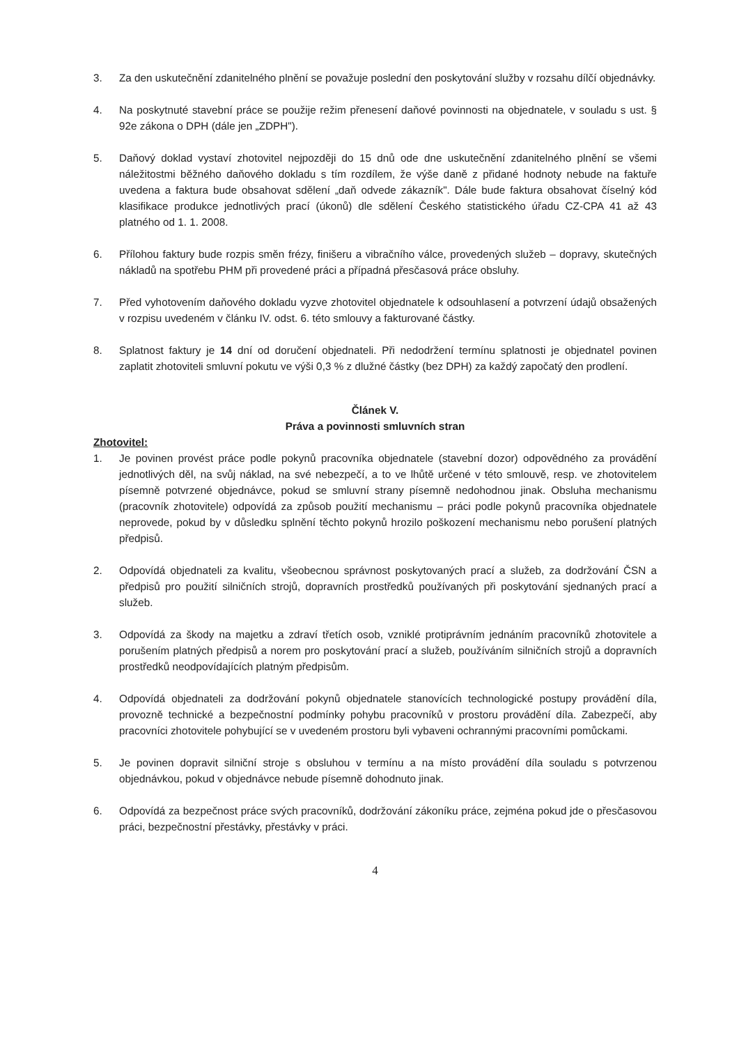3. Za den uskutečnění zdanitelného plnění se považuje poslední den poskytování služby v rozsahu dílčí objednávky.
4. Na poskytnuté stavební práce se použije režim přenesení daňové povinnosti na objednatele, v souladu s ust. § 92e zákona o DPH (dále jen „ZDPH").
5. Daňový doklad vystaví zhotovitel nejpozději do 15 dnů ode dne uskutečnění zdanitelného plnění se všemi náležitostmi běžného daňového dokladu s tím rozdílem, že výše daně z přidané hodnoty nebude na faktuře uvedena a faktura bude obsahovat sdělení „daň odvede zákazník". Dále bude faktura obsahovat číselný kód klasifikace produkce jednotlivých prací (úkonů) dle sdělení Českého statistického úřadu CZ-CPA 41 až 43 platného od 1. 1. 2008.
6. Přílohou faktury bude rozpis směn frézy, finišeru a vibračního válce, provedených služeb – dopravy, skutečných nákladů na spotřebu PHM při provedené práci a případná přesčasová práce obsluhy.
7. Před vyhotovením daňového dokladu vyzve zhotovitel objednatele k odsouhlasení a potvrzení údajů obsažených v rozpisu uvedeném v článku IV. odst. 6. této smlouvy a fakturované částky.
8. Splatnost faktury je 14 dní od doručení objednateli. Při nedodržení termínu splatnosti je objednatel povinen zaplatit zhotoviteli smluvní pokutu ve výši 0,3 % z dlužné částky (bez DPH) za každý započatý den prodlení.
Článek V.
Práva a povinnosti smluvních stran
Zhotovitel:
1. Je povinen provést práce podle pokynů pracovníka objednatele (stavební dozor) odpovědného za provádění jednotlivých děl, na svůj náklad, na své nebezpečí, a to ve lhůtě určené v této smlouvě, resp. ve zhotovitelem písemně potvrzené objednávce, pokud se smluvní strany písemně nedohodnou jinak. Obsluha mechanismu (pracovník zhotovitele) odpovídá za způsob použití mechanismu – práci podle pokynů pracovníka objednatele neprovede, pokud by v důsledku splnění těchto pokynů hrozilo poškození mechanismu nebo porušení platných předpisů.
2. Odpovídá objednateli za kvalitu, všeobecnou správnost poskytovaných prací a služeb, za dodržování ČSN a předpisů pro použití silničních strojů, dopravních prostředků používaných při poskytování sjednaných prací a služeb.
3. Odpovídá za škody na majetku a zdraví třetích osob, vzniklé protiprávním jednáním pracovníků zhotovitele a porušením platných předpisů a norem pro poskytování prací a služeb, používáním silničních strojů a dopravních prostředků neodpovídajících platným předpisům.
4. Odpovídá objednateli za dodržování pokynů objednatele stanovících technologické postupy provádění díla, provozně technické a bezpečnostní podmínky pohybu pracovníků v prostoru provádění díla. Zabezpečí, aby pracovníci zhotovitele pohybující se v uvedeném prostoru byli vybaveni ochrannými pracovními pomůckami.
5. Je povinen dopravit silniční stroje s obsluhou v termínu a na místo provádění díla souladu s potvrzenou objednávkou, pokud v objednávce nebude písemně dohodnuto jinak.
6. Odpovídá za bezpečnost práce svých pracovníků, dodržování zákoníku práce, zejména pokud jde o přesčasovou práci, bezpečnostní přestávky, přestávky v práci.
4